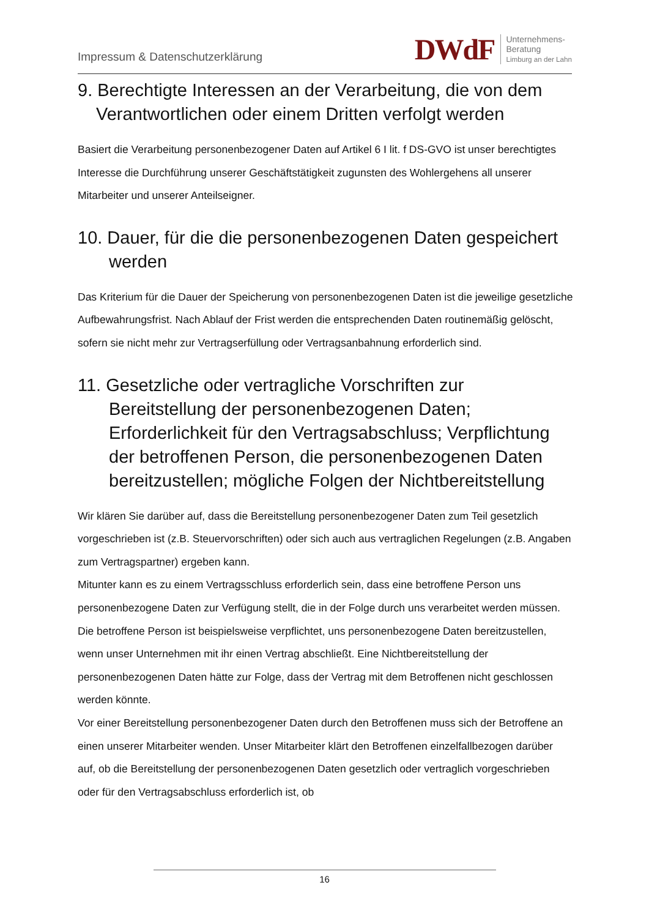Impressum & Datenschutzerklärung
DWdF Unternehmens-
Beratung
Limburg an der Lahn
9. Berechtigte Interessen an der Verarbeitung, die von dem Verantwortlichen oder einem Dritten verfolgt werden
Basiert die Verarbeitung personenbezogener Daten auf Artikel 6 I lit. f DS-GVO ist unser berechtigtes Interesse die Durchführung unserer Geschäftstätigkeit zugunsten des Wohlergehens all unserer Mitarbeiter und unserer Anteilseigner.
10. Dauer, für die die personenbezogenen Daten gespeichert werden
Das Kriterium für die Dauer der Speicherung von personenbezogenen Daten ist die jeweilige gesetzliche Aufbewahrungsfrist. Nach Ablauf der Frist werden die entsprechenden Daten routinemäßig gelöscht, sofern sie nicht mehr zur Vertragserfüllung oder Vertragsanbahnung erforderlich sind.
11. Gesetzliche oder vertragliche Vorschriften zur Bereitstellung der personenbezogenen Daten; Erforderlichkeit für den Vertragsabschluss; Verpflichtung der betroffenen Person, die personenbezogenen Daten bereitzustellen; mögliche Folgen der Nichtbereitstellung
Wir klären Sie darüber auf, dass die Bereitstellung personenbezogener Daten zum Teil gesetzlich vorgeschrieben ist (z.B. Steuervorschriften) oder sich auch aus vertraglichen Regelungen (z.B. Angaben zum Vertragspartner) ergeben kann.
Mitunter kann es zu einem Vertragsschluss erforderlich sein, dass eine betroffene Person uns personenbezogene Daten zur Verfügung stellt, die in der Folge durch uns verarbeitet werden müssen. Die betroffene Person ist beispielsweise verpflichtet, uns personenbezogene Daten bereitzustellen, wenn unser Unternehmen mit ihr einen Vertrag abschließt. Eine Nichtbereitstellung der personenbezogenen Daten hätte zur Folge, dass der Vertrag mit dem Betroffenen nicht geschlossen werden könnte.
Vor einer Bereitstellung personenbezogener Daten durch den Betroffenen muss sich der Betroffene an einen unserer Mitarbeiter wenden. Unser Mitarbeiter klärt den Betroffenen einzelfallbezogen darüber auf, ob die Bereitstellung der personenbezogenen Daten gesetzlich oder vertraglich vorgeschrieben oder für den Vertragsabschluss erforderlich ist, ob
16